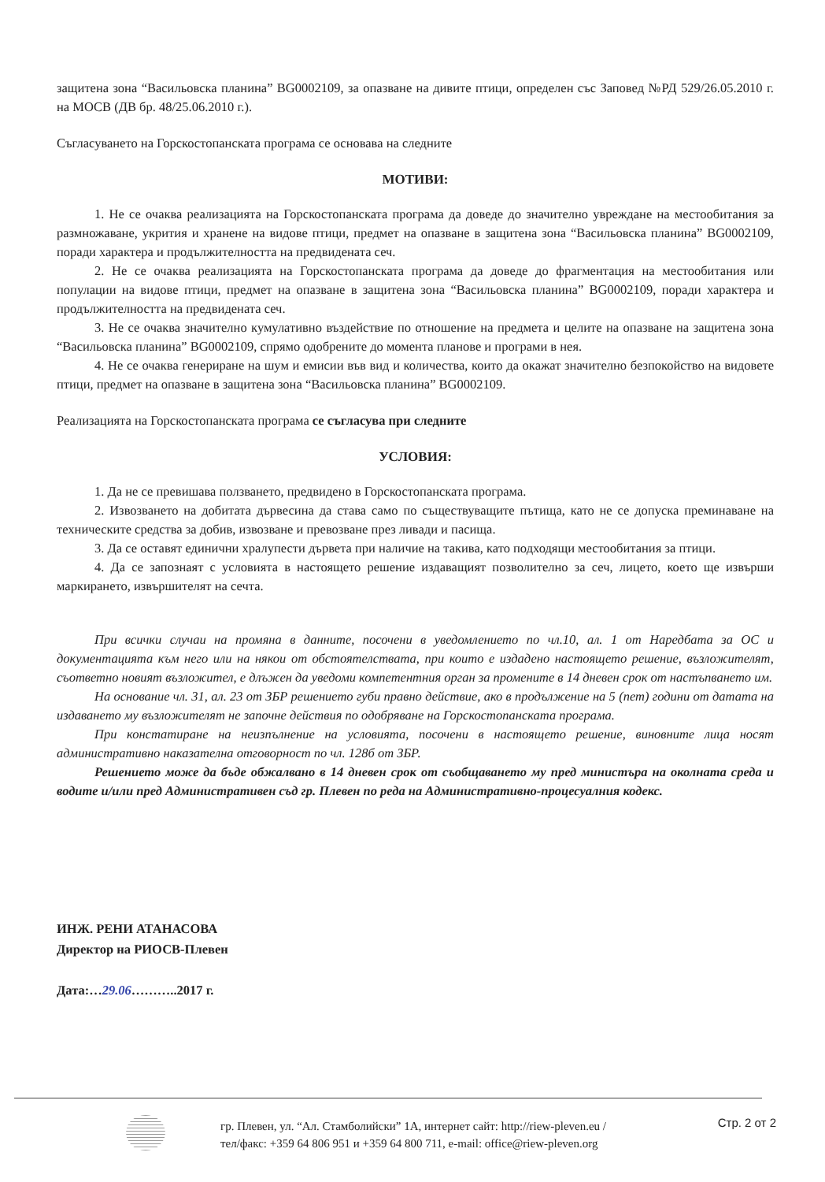защитена зона “Васильовска планина” BG0002109, за опазване на дивите птици, определен със Заповед №РД 529/26.05.2010 г. на МОСВ (ДВ бр. 48/25.06.2010 г.).
Съгласуването на Горскостопанската програма се основава на следните
МОТИВИ:
1. Не се очаква реализацията на Горскостопанската програма да доведе до значително увреждане на местообитания за размножаване, укрития и хранене на видове птици, предмет на опазване в защитена зона “Васильовска планина” BG0002109, поради характера и продължителността на предвидената сеч.
2. Не се очаква реализацията на Горскостопанската програма да доведе до фрагментация на местообитания или популации на видове птици, предмет на опазване в защитена зона “Васильовска планина” BG0002109, поради характера и продължителността на предвидената сеч.
3. Не се очаква значително кумулативно въздействие по отношение на предмета и целите на опазване на защитена зона “Васильовска планина” BG0002109, спрямо одобрените до момента планове и програми в нея.
4. Не се очаква генериране на шум и емисии във вид и количества, които да окажат значително безпокойство на видовете птици, предмет на опазване в защитена зона “Васильовска планина” BG0002109.
Реализацията на Горскостопанската програма се съгласува при следните
УСЛОВИЯ:
1. Да не се превишава ползването, предвидено в Горскостопанската програма.
2. Извозването на добитата дървесина да става само по съществуващите пътища, като не се допуска преминаване на техническите средства за добив, извозване и превозване през ливади и пасища.
3. Да се оставят единични хралупести дървета при наличие на такива, като подходящи местообитания за птици.
4. Да се запознаят с условията в настоящето решение издаващият позволително за сеч, лицето, което ще извърши маркирането, извършителят на сечта.
При всички случаи на промяна в данните, посочени в уведомлението по чл.10, ал. 1 от Наредбата за ОС и документацията към него или на някои от обстоятелствата, при които е издадено настоящето решение, възложителят, съответно новият възложител, е длъжен да уведоми компетентния орган за промените в 14 дневен срок от настъпването им.
На основание чл. 31, ал. 23 от ЗБР решението губи правно действие, ако в продължение на 5 (пет) години от датата на издаването му възложителят не започне действия по одобряване на Горскостопанската програма.
При констатиране на неизпълнение на условията, посочени в настоящето решение, виновните лица носят административно наказателна отговорност по чл. 128б от ЗБР.
Решението може да бъде обжалвано в 14 дневен срок от съобщаването му пред министъра на околната среда и водите и/или пред Административен съд гр. Плевен по реда на Административно-процесуалния кодекс.
ИНЖ. РЕНИ АТАНАСОВА
Директор на РИОСВ-Плевен
Дата:…29.06………..2017 г.
гр. Плевен, ул. “Ал. Стамболийски” 1А, интернет сайт: http://riew-pleven.eu /
тел/факс: +359 64 806 951 и +359 64 800 711, e-mail: office@riew-pleven.org
Стр. 2 от 2